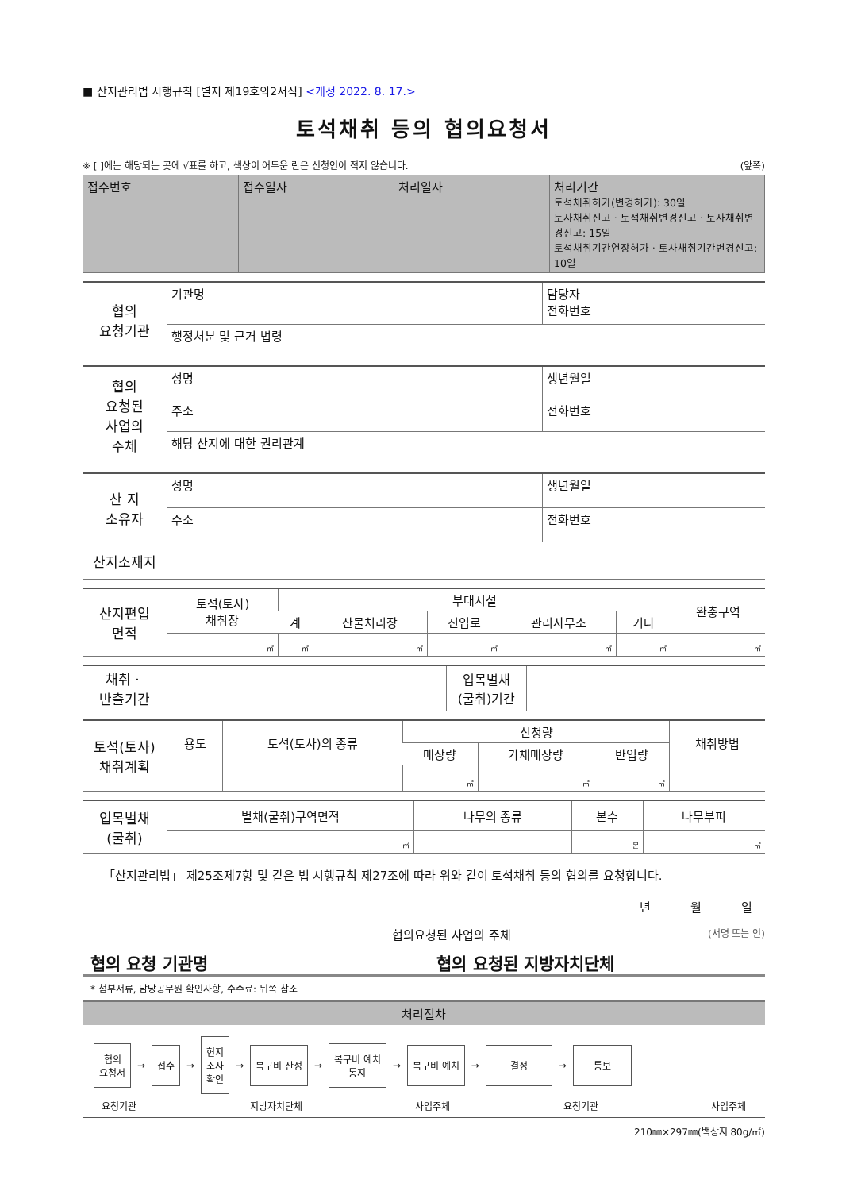■ 산지관리법 시행규칙 [별지 제19호의2서식] <개정 2022. 8. 17.>
토석채취 등의 협의요청서
※ [ ]에는 해당되는 곳에 √표를 하고, 색상이 어두운 란은 신청인이 적지 않습니다. (앞쪽)
| 접수번호 | 접수일자 | 처리일자 | 처리기간 토석채취허가(변경허가): 30일 토사채취신고ㆍ토석채취변경신고ㆍ토사채취변경신고: 15일 토석채취기간연장허가ㆍ토사채취기간변경신고: 10일 |
| 협의 요청기관 | 기관명 | 담당자 전화번호 |
| | 행정처분 및 근거 법령 | |
| 협의 요청된 사업의 주체 | 성명 | 생년월일 |
| | 주소 | 전화번호 |
| | 해당 산지에 대한 권리관계 | |
| 산 지 소유자 | 성명 | 생년월일 |
| | 주소 | 전화번호 |
| 산지소재지 | | |
| 산지편입 면적 | 토석(토사) 채취장 | 부대시설 | | | | | 완충구역 |
| | | 계 | 산물처리장 | 진입로 | 관리사무소 | 기타 | |
| | ㎡ | ㎡ | ㎡ | ㎡ | ㎡ | ㎡ | ㎡ |
| 채취ㆍ 반출기간 | | 입목벌채 (굴취)기간 | |
| 토석(토사) 채취계획 | 용도 | 토석(토사)의 종류 | 신청량 | | | 채취방법 |
| | | | 매장량 | 가채매장량 | 반입량 | |
| | | | ㎥ | ㎥ | ㎥ | |
| 입목벌채 (굴취) | 벌채(굴취)구역면적 | 나무의 종류 | 본수 | 나무부피 |
| | ㎡ | | 본 | ㎥ |
「산지관리법」 제25조제7항 및 같은 법 시행규칙 제27조에 따라 위와 같이 토석채취 등의 협의를 요청합니다.
년 월 일
협의요청된 사업의 주체 (서명 또는 인)
협의 요청 기관명 협의 요청된 지방자치단체
* 첨부서류, 담당공무원 확인사항, 수수료: 뒤쪽 참조
처리절차
협의
요청서
→
접수
→
현지
조사
확인
→
복구비 산정
→
복구비 예치
통지
→
복구비 예치
→
결정
→
통보
요청기관 지방자치단체 사업주체 요청기관 사업주체
210㎜×297㎜(백상지 80g/㎡)